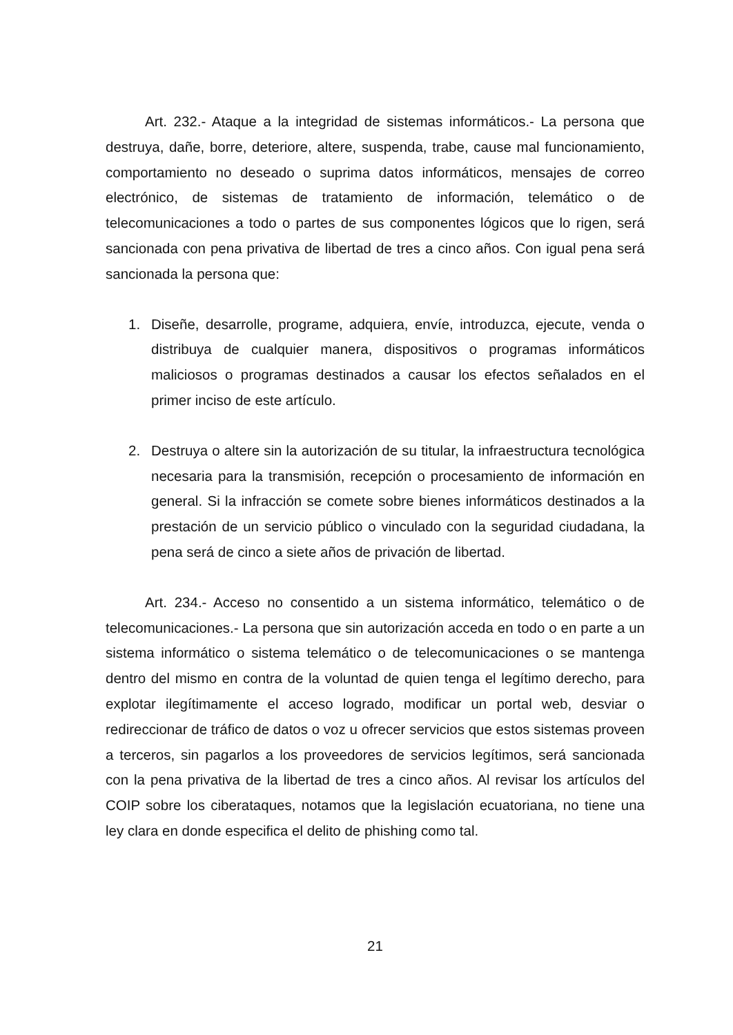Art. 232.- Ataque a la integridad de sistemas informáticos.- La persona que destruya, dañe, borre, deteriore, altere, suspenda, trabe, cause mal funcionamiento, comportamiento no deseado o suprima datos informáticos, mensajes de correo electrónico, de sistemas de tratamiento de información, telemático o de telecomunicaciones a todo o partes de sus componentes lógicos que lo rigen, será sancionada con pena privativa de libertad de tres a cinco años. Con igual pena será sancionada la persona que:
1. Diseñe, desarrolle, programe, adquiera, envíe, introduzca, ejecute, venda o distribuya de cualquier manera, dispositivos o programas informáticos maliciosos o programas destinados a causar los efectos señalados en el primer inciso de este artículo.
2. Destruya o altere sin la autorización de su titular, la infraestructura tecnológica necesaria para la transmisión, recepción o procesamiento de información en general. Si la infracción se comete sobre bienes informáticos destinados a la prestación de un servicio público o vinculado con la seguridad ciudadana, la pena será de cinco a siete años de privación de libertad.
Art. 234.- Acceso no consentido a un sistema informático, telemático o de telecomunicaciones.- La persona que sin autorización acceda en todo o en parte a un sistema informático o sistema telemático o de telecomunicaciones o se mantenga dentro del mismo en contra de la voluntad de quien tenga el legítimo derecho, para explotar ilegítimamente el acceso logrado, modificar un portal web, desviar o redireccionar de tráfico de datos o voz u ofrecer servicios que estos sistemas proveen a terceros, sin pagarlos a los proveedores de servicios legítimos, será sancionada con la pena privativa de la libertad de tres a cinco años. Al revisar los artículos del COIP sobre los ciberataques, notamos que la legislación ecuatoriana, no tiene una ley clara en donde especifica el delito de phishing como tal.
21